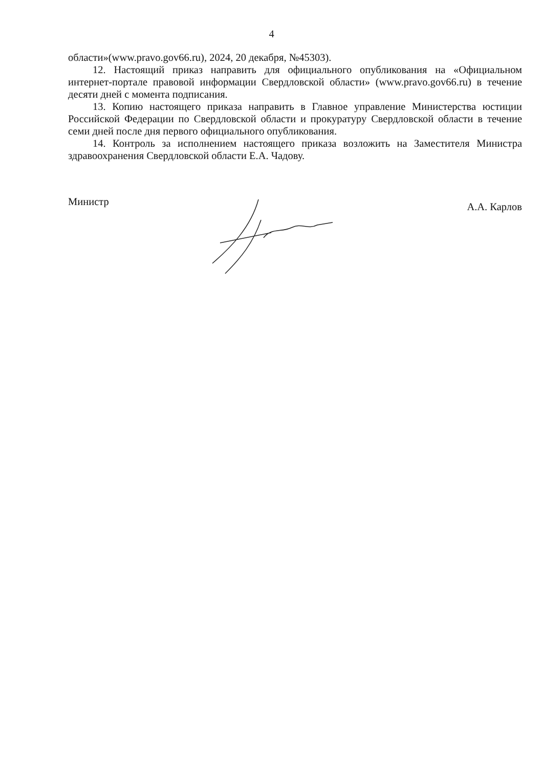4
области»(www.pravo.gov66.ru), 2024, 20 декабря, №45303).
12. Настоящий приказ направить для официального опубликования на «Официальном интернет-портале правовой информации Свердловской области» (www.pravo.gov66.ru) в течение десяти дней с момента подписания.
13. Копию настоящего приказа направить в Главное управление Министерства юстиции Российской Федерации по Свердловской области и прокуратуру Свердловской области в течение семи дней после дня первого официального опубликования.
14. Контроль за исполнением настоящего приказа возложить на Заместителя Министра здравоохранения Свердловской области Е.А. Чадову.
Министр А.А. Карлов